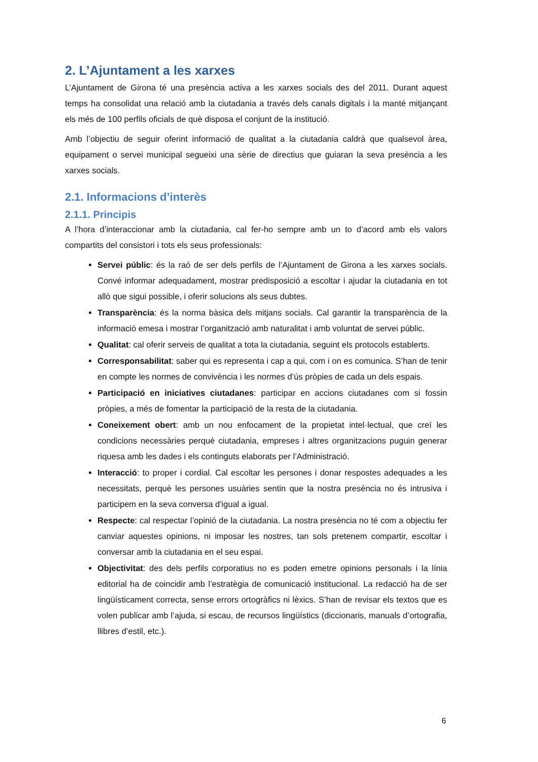2. L’Ajuntament a les xarxes
L’Ajuntament de Girona té una presència activa a les xarxes socials des del 2011. Durant aquest temps ha consolidat una relació amb la ciutadania a través dels canals digitals i la manté mitjançant els més de 100 perfils oficials de què disposa el conjunt de la institució.
Amb l’objectiu de seguir oferint informació de qualitat a la ciutadania caldrà que qualsevol àrea, equipament o servei municipal segueixi una sèrie de directius que guiaran la seva presència a les xarxes socials.
2.1. Informacions d’interès
2.1.1. Principis
A l’hora d’interaccionar amb la ciutadania, cal fer-ho sempre amb un to d’acord amb els valors compartits del consistori i tots els seus professionals:
Servei públic: és la raó de ser dels perfils de l’Ajuntament de Girona a les xarxes socials. Convé informar adequadament, mostrar predisposició a escoltar i ajudar la ciutadania en tot allò que sigui possible, i oferir solucions als seus dubtes.
Transparència: és la norma bàsica dels mitjans socials. Cal garantir la transparència de la informació emesa i mostrar l’organització amb naturalitat i amb voluntat de servei públic.
Qualitat: cal oferir serveis de qualitat a tota la ciutadania, seguint els protocols establerts.
Corresponsabilitat: saber qui es representa i cap a qui, com i on es comunica. S’han de tenir en compte les normes de convivència i les normes d’ús pròpies de cada un dels espais.
Participació en iniciatives ciutadanes: participar en accions ciutadanes com si fossin pròpies, a més de fomentar la participació de la resta de la ciutadania.
Coneixement obert: amb un nou enfocament de la propietat intel·lectual, que creï les condicions necessàries perquè ciutadania, empreses i altres organitzacions puguin generar riquesa amb les dades i els continguts elaborats per l’Administració.
Interacció: to proper i cordial. Cal escoltar les persones i donar respostes adequades a les necessitats, perquè les persones usuàries sentin que la nostra presència no és intrusiva i participem en la seva conversa d'igual a igual.
Respecte: cal respectar l’opinió de la ciutadania. La nostra presència no té com a objectiu fer canviar aquestes opinions, ni imposar les nostres, tan sols pretenem compartir, escoltar i conversar amb la ciutadania en el seu espai.
Objectivitat: des dels perfils corporatius no es poden emetre opinions personals i la línia editorial ha de coincidir amb l’estratègia de comunicació institucional. La redacció ha de ser lingüísticament correcta, sense errors ortogràfics ni lèxics. S’han de revisar els textos que es volen publicar amb l’ajuda, si escau, de recursos lingüístics (diccionaris, manuals d’ortografia, llibres d’estil, etc.).
6